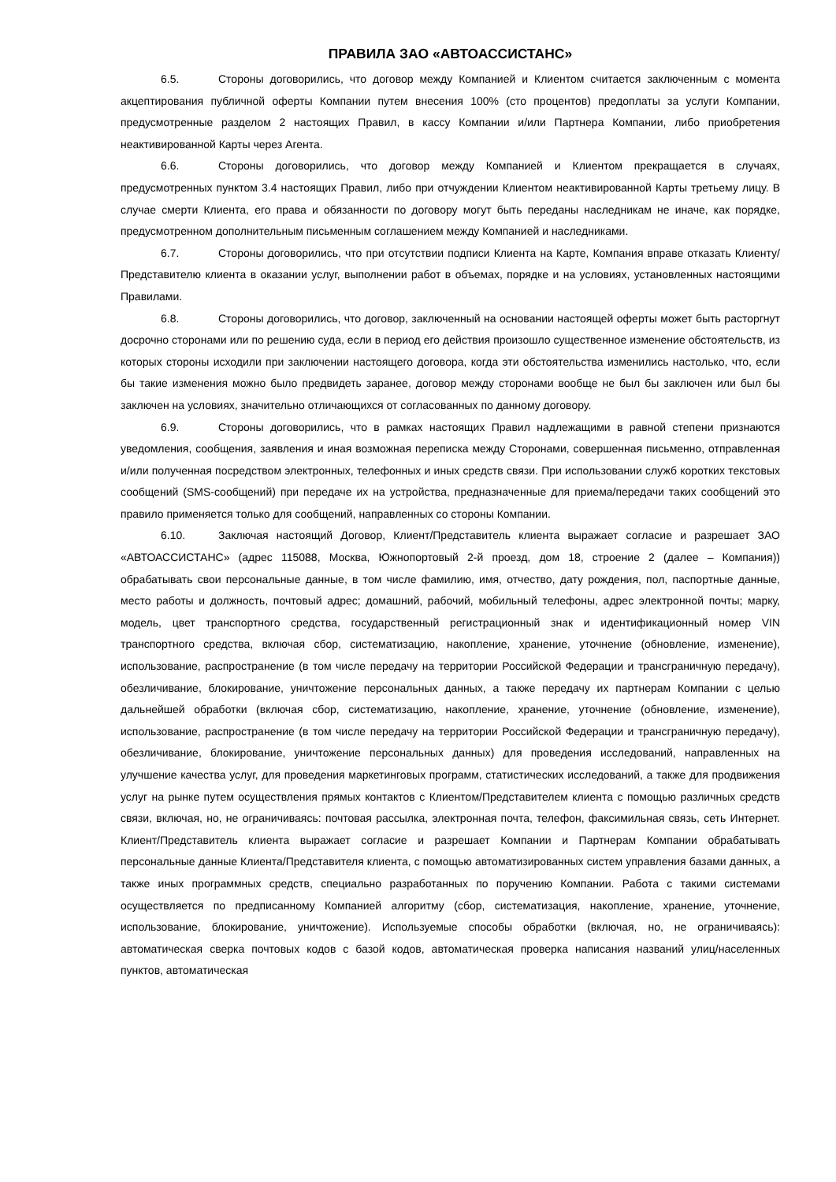ПРАВИЛА ЗАО «АВТОАССИСТАНС»
6.5. Стороны договорились, что договор между Компанией и Клиентом считается заключенным с момента акцептирования публичной оферты Компании путем внесения 100% (сто процентов) предоплаты за услуги Компании, предусмотренные разделом 2 настоящих Правил, в кассу Компании и/или Партнера Компании, либо приобретения неактивированной Карты через Агента.
6.6. Стороны договорились, что договор между Компанией и Клиентом прекращается в случаях, предусмотренных пунктом 3.4 настоящих Правил, либо при отчуждении Клиентом неактивированной Карты третьему лицу. В случае смерти Клиента, его права и обязанности по договору могут быть переданы наследникам не иначе, как порядке, предусмотренном дополнительным письменным соглашением между Компанией и наследниками.
6.7. Стороны договорились, что при отсутствии подписи Клиента на Карте, Компания вправе отказать Клиенту/Представителю клиента в оказании услуг, выполнении работ в объемах, порядке и на условиях, установленных настоящими Правилами.
6.8. Стороны договорились, что договор, заключенный на основании настоящей оферты может быть расторгнут досрочно сторонами или по решению суда, если в период его действия произошло существенное изменение обстоятельств, из которых стороны исходили при заключении настоящего договора, когда эти обстоятельства изменились настолько, что, если бы такие изменения можно было предвидеть заранее, договор между сторонами вообще не был бы заключен или был бы заключен на условиях, значительно отличающихся от согласованных по данному договору.
6.9. Стороны договорились, что в рамках настоящих Правил надлежащими в равной степени признаются уведомления, сообщения, заявления и иная возможная переписка между Сторонами, совершенная письменно, отправленная и/или полученная посредством электронных, телефонных и иных средств связи. При использовании служб коротких текстовых сообщений (SMS-сообщений) при передаче их на устройства, предназначенные для приема/передачи таких сообщений это правило применяется только для сообщений, направленных со стороны Компании.
6.10. Заключая настоящий Договор, Клиент/Представитель клиента выражает согласие и разрешает ЗАО «АВТОАССИСТАНС» (адрес 115088, Москва, Южнопортовый 2-й проезд, дом 18, строение 2 (далее – Компания)) обрабатывать свои персональные данные, в том числе фамилию, имя, отчество, дату рождения, пол, паспортные данные, место работы и должность, почтовый адрес; домашний, рабочий, мобильный телефоны, адрес электронной почты; марку, модель, цвет транспортного средства, государственный регистрационный знак и идентификационный номер VIN транспортного средства, включая сбор, систематизацию, накопление, хранение, уточнение (обновление, изменение), использование, распространение (в том числе передачу на территории Российской Федерации и трансграничную передачу), обезличивание, блокирование, уничтожение персональных данных, а также передачу их партнерам Компании с целью дальнейшей обработки (включая сбор, систематизацию, накопление, хранение, уточнение (обновление, изменение), использование, распространение (в том числе передачу на территории Российской Федерации и трансграничную передачу), обезличивание, блокирование, уничтожение персональных данных) для проведения исследований, направленных на улучшение качества услуг, для проведения маркетинговых программ, статистических исследований, а также для продвижения услуг на рынке путем осуществления прямых контактов с Клиентом/Представителем клиента с помощью различных средств связи, включая, но, не ограничиваясь: почтовая рассылка, электронная почта, телефон, факсимильная связь, сеть Интернет. Клиент/Представитель клиента выражает согласие и разрешает Компании и Партнерам Компании обрабатывать персональные данные Клиента/Представителя клиента, с помощью автоматизированных систем управления базами данных, а также иных программных средств, специально разработанных по поручению Компании. Работа с такими системами осуществляется по предписанному Компанией алгоритму (сбор, систематизация, накопление, хранение, уточнение, использование, блокирование, уничтожение). Используемые способы обработки (включая, но, не ограничиваясь): автоматическая сверка почтовых кодов с базой кодов, автоматическая проверка написания названий улиц/населенных пунктов, автоматическая